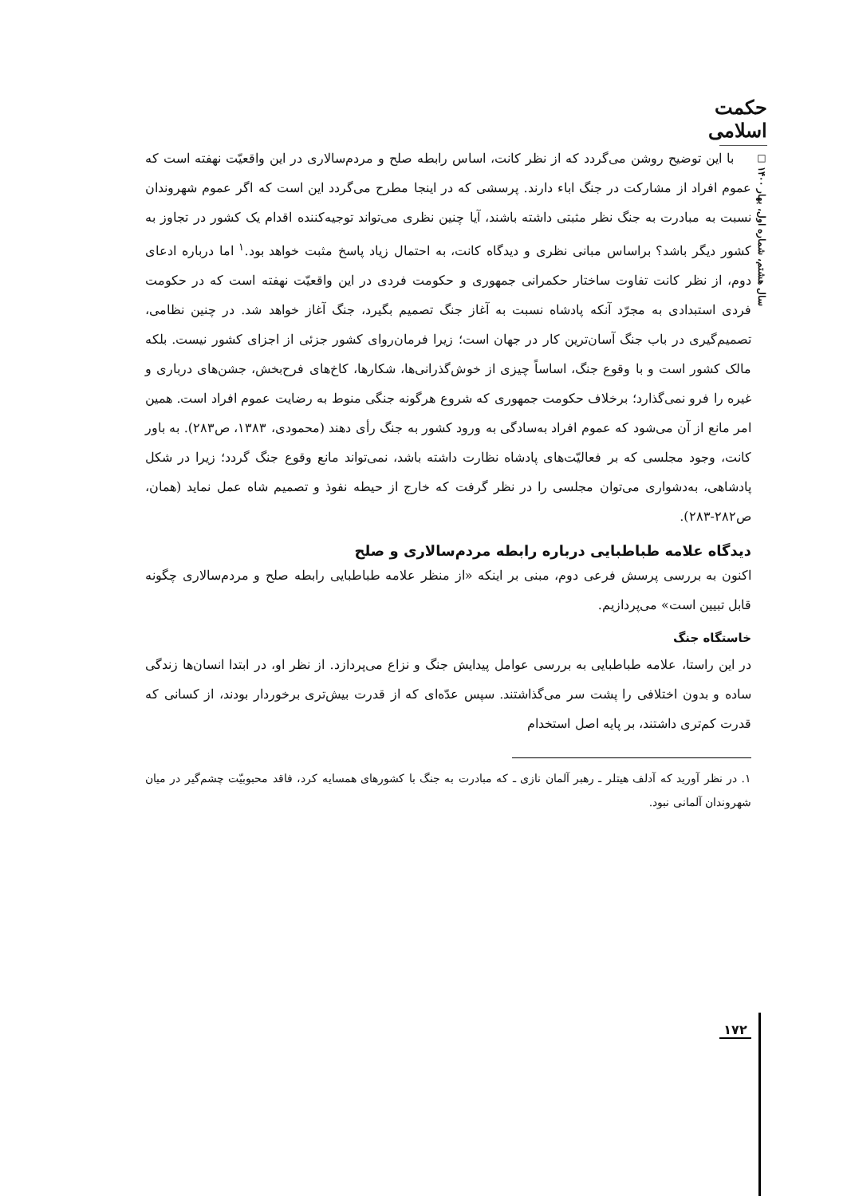حکمت اسلامی
سال هشتم، شماره اول، بهار ۱۴۰۰ □
با این توضیح روشن می‌گردد که از نظر کانت، اساس رابطه صلح و مردم‌سالاری در این واقعیّت نهفته است که عموم افراد از مشارکت در جنگ اباء دارند. پرسشی که در اینجا مطرح می‌گردد این است که اگر عموم شهروندان نسبت به مبادرت به جنگ نظر مثبتی داشته باشند، آیا چنین نظری می‌تواند توجیه‌کننده اقدام یک کشور در تجاوز به کشور دیگر باشد؟ براساس مبانی نظری و دیدگاه کانت، به احتمال زیاد پاسخ مثبت خواهد بود.<sup>۱</sup> اما درباره ادعای دوم، از نظر کانت تفاوت ساختار حکمرانی جمهوری و حکومت فردی در این واقعیّت نهفته است که در حکومت فردی استبدادی به مجرّد آنکه پادشاه نسبت به آغاز جنگ تصمیم بگیرد، جنگ آغاز خواهد شد. در چنین نظامی، تصمیم‌گیری در باب جنگ آسان‌ترین کار در جهان است؛ زیرا فرمان‌روای کشور جزئی از اجزای کشور نیست. بلکه مالک کشور است و با وقوع جنگ، اساساً چیزی از خوش‌گذرانی‌ها، شکارها، کاخ‌های فرح‌بخش، جشن‌های درباری و غیره را فرو نمی‌گذارد؛ برخلاف حکومت جمهوری که شروع هرگونه جنگی منوط به رضایت عموم افراد است. همین امر مانع از آن می‌شود که عموم افراد به‌سادگی به ورود کشور به جنگ رأی دهند (محمودی، ۱۳۸۳، ص۲۸۳). به باور کانت، وجود مجلسی که بر فعالیّت‌های پادشاه نظارت داشته باشد، نمی‌تواند مانع وقوع جنگ گردد؛ زیرا در شکل پادشاهی، به‌دشواری می‌توان مجلسی را در نظر گرفت که خارج از حیطه نفوذ و تصمیم شاه عمل نماید (همان، ص۲۸۲-۲۸۳).
دیدگاه علامه طباطبایی درباره رابطه مردم‌سالاری و صلح
اکنون به بررسی پرسش فرعی دوم، مبنی بر اینکه «از منظر علامه طباطبایی رابطه صلح و مردم‌سالاری چگونه قابل تبیین است» می‌پردازیم.
خاستگاه جنگ
در این راستا، علامه طباطبایی به بررسی عوامل پیدایش جنگ و نزاع می‌پردازد. از نظر او، در ابتدا انسان‌ها زندگی ساده و بدون اختلافی را پشت سر می‌گذاشتند. سپس عدّه‌ای که از قدرت بیش‌تری برخوردار بودند، از کسانی که قدرت کم‌تری داشتند، بر پایه اصل استخدام
۱. در نظر آورید که آدلف هیتلر ـ رهبر آلمان نازی ـ که مبادرت به جنگ با کشورهای همسایه کرد، فاقد محبوبیّت چشم‌گیر در میان شهروندان آلمانی نبود.
۱۷۲